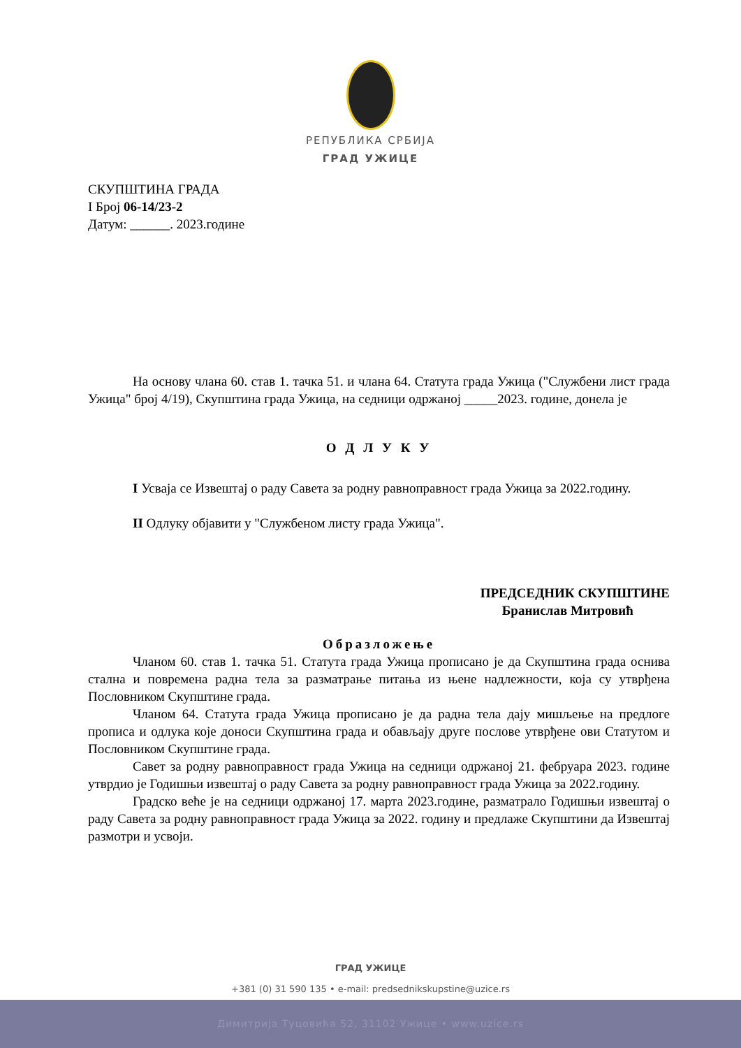РЕПУБЛИКА СРБИЈА
ГРАД УЖИЦЕ
СКУПШТИНА ГРАДА
I Број 06-14/23-2
Датум: ______. 2023.године
На основу члана 60. став 1. тачка 51. и члана 64. Статута града Ужица ("Службени лист града Ужица" број 4/19), Скупштина града Ужица, на седници одржаној _____2023. године, донела је
О Д Л У К У
I Усваја се Извештај о раду Савета за родну равноправност града Ужица за 2022.годину.
II Одлуку објавити у "Службеном листу града Ужица".
ПРЕДСЕДНИК СКУПШТИНЕ
Бранислав Митровић
Образложење
Чланом 60. став 1. тачка 51. Статута града Ужица прописано је да Скупштина града оснива стална и повремена радна тела за разматрање питања из њене надлежности, која су утврђена Пословником Скупштине града.
Чланом 64. Статута града Ужица прописано је да радна тела дају мишљење на предлоге прописа и одлука које доноси Скупштина града и обављају друге послове утврђене ови Статутом и Пословником Скупштине града.
Савет за родну равноправност града Ужица на седници одржаној 21. фебруара 2023. године утврдио је Годишњи извештај о раду Савета за родну равноправност града Ужица за 2022.годину.
Градско веће је на седници одржаној 17. марта 2023.године, разматрало Годишњи извештај о раду Савета за родну равноправност града Ужица за 2022. годину и предлаже Скупштини да Извештај размотри и усвоји.
ГРАД УЖИЦЕ
+381 (0) 31 590 135 • e-mail: predsednikskupstine@uzice.rs
Димитрија Туцовића 52, 31102 Ужице • www.uzice.rs